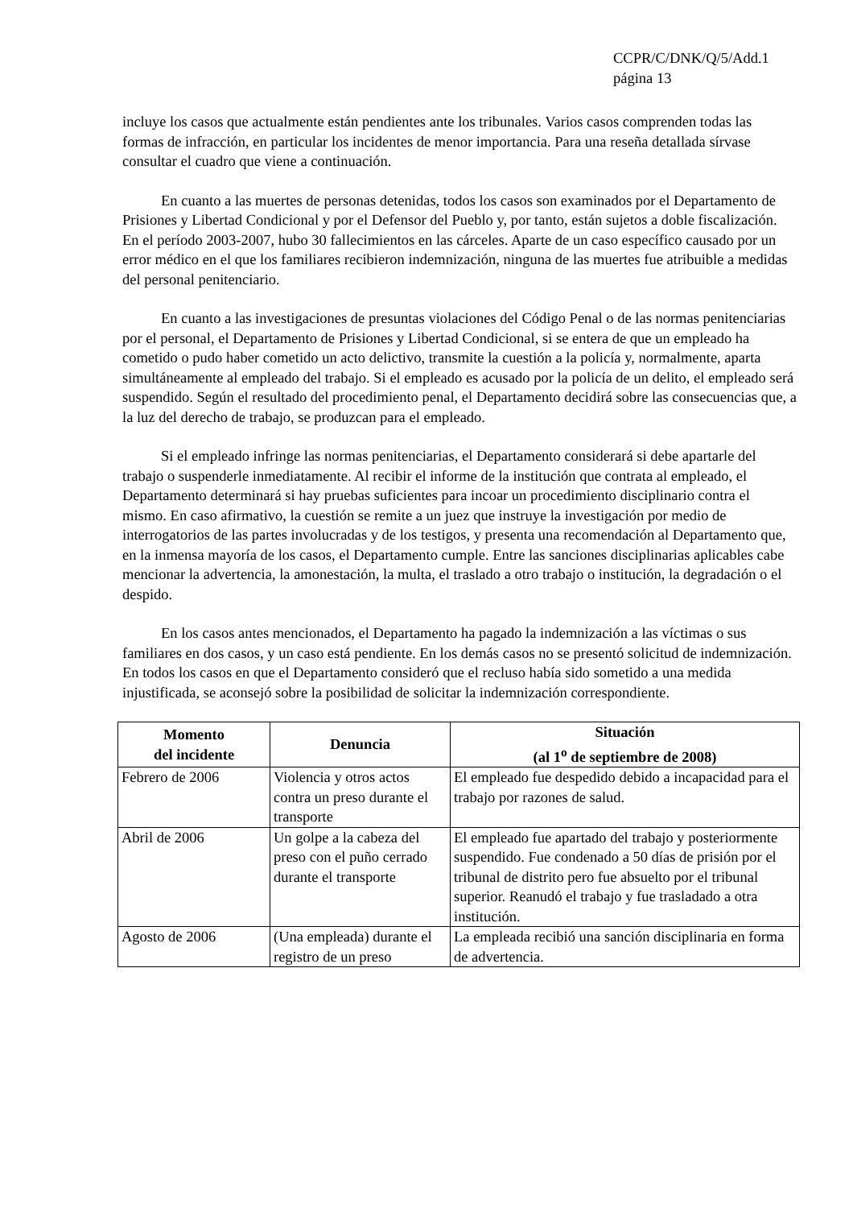CCPR/C/DNK/Q/5/Add.1
página 13
incluye los casos que actualmente están pendientes ante los tribunales. Varios casos comprenden todas las formas de infracción, en particular los incidentes de menor importancia. Para una reseña detallada sírvase consultar el cuadro que viene a continuación.
En cuanto a las muertes de personas detenidas, todos los casos son examinados por el Departamento de Prisiones y Libertad Condicional y por el Defensor del Pueblo y, por tanto, están sujetos a doble fiscalización. En el período 2003-2007, hubo 30 fallecimientos en las cárceles. Aparte de un caso específico causado por un error médico en el que los familiares recibieron indemnización, ninguna de las muertes fue atribuible a medidas del personal penitenciario.
En cuanto a las investigaciones de presuntas violaciones del Código Penal o de las normas penitenciarias por el personal, el Departamento de Prisiones y Libertad Condicional, si se entera de que un empleado ha cometido o pudo haber cometido un acto delictivo, transmite la cuestión a la policía y, normalmente, aparta simultáneamente al empleado del trabajo. Si el empleado es acusado por la policía de un delito, el empleado será suspendido. Según el resultado del procedimiento penal, el Departamento decidirá sobre las consecuencias que, a la luz del derecho de trabajo, se produzcan para el empleado.
Si el empleado infringe las normas penitenciarias, el Departamento considerará si debe apartarle del trabajo o suspenderle inmediatamente. Al recibir el informe de la institución que contrata al empleado, el Departamento determinará si hay pruebas suficientes para incoar un procedimiento disciplinario contra el mismo. En caso afirmativo, la cuestión se remite a un juez que instruye la investigación por medio de interrogatorios de las partes involucradas y de los testigos, y presenta una recomendación al Departamento que, en la inmensa mayoría de los casos, el Departamento cumple. Entre las sanciones disciplinarias aplicables cabe mencionar la advertencia, la amonestación, la multa, el traslado a otro trabajo o institución, la degradación o el despido.
En los casos antes mencionados, el Departamento ha pagado la indemnización a las víctimas o sus familiares en dos casos, y un caso está pendiente. En los demás casos no se presentó solicitud de indemnización. En todos los casos en que el Departamento consideró que el recluso había sido sometido a una medida injustificada, se aconsejó sobre la posibilidad de solicitar la indemnización correspondiente.
| Momento del incidente | Denuncia | Situación (al 1<sup>o</sup> de septiembre de 2008) |
| --- | --- | --- |
| Febrero de 2006 | Violencia y otros actos contra un preso durante el transporte | El empleado fue despedido debido a incapacidad para el trabajo por razones de salud. |
| Abril de 2006 | Un golpe a la cabeza del preso con el puño cerrado durante el transporte | El empleado fue apartado del trabajo y posteriormente suspendido. Fue condenado a 50 días de prisión por el tribunal de distrito pero fue absuelto por el tribunal superior. Reanudó el trabajo y fue trasladado a otra institución. |
| Agosto de 2006 | (Una empleada) durante el registro de un preso | La empleada recibió una sanción disciplinaria en forma de advertencia. |